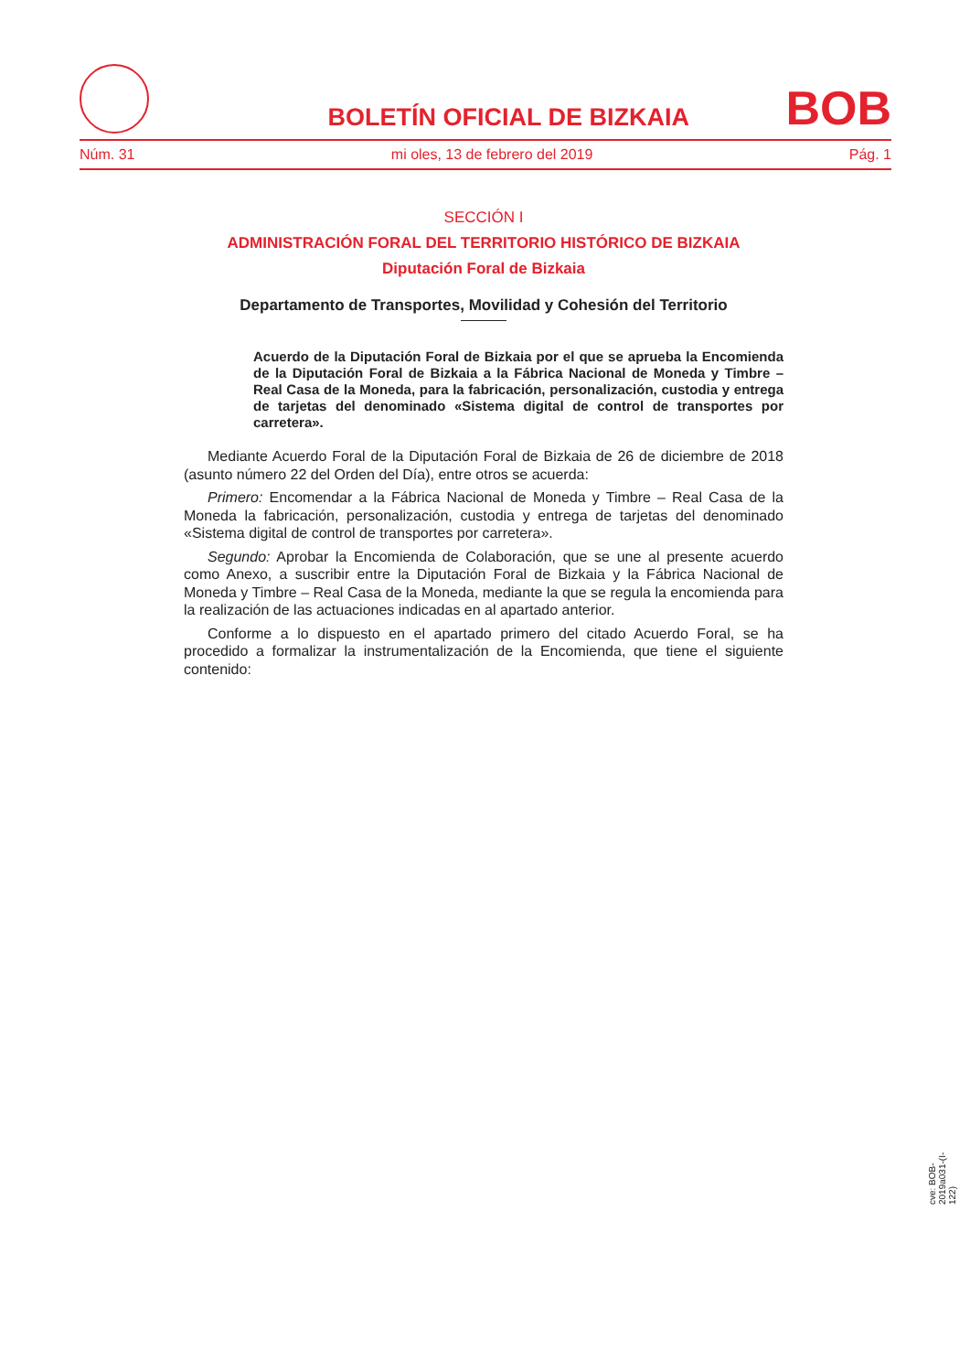BOLETÍN OFICIAL DE BIZKAIA
BOB
Núm. 31 mi oles, 13 de febrero del 2019 Pág. 1
SECCIÓN I
ADMINISTRACIÓN FORAL DEL TERRITORIO HISTÓRICO DE BIZKAIA
Diputación Foral de Bizkaia
Departamento de Transportes, Movilidad y Cohesión del Territorio
Acuerdo de la Diputación Foral de Bizkaia por el que se aprueba la Encomienda de la Diputación Foral de Bizkaia a la Fábrica Nacional de Moneda y Timbre – Real Casa de la Moneda, para la fabricación, personalización, custodia y entrega de tarjetas del denominado «Sistema digital de control de transportes por carretera».
Mediante Acuerdo Foral de la Diputación Foral de Bizkaia de 26 de diciembre de 2018 (asunto número 22 del Orden del Día), entre otros se acuerda:
Primero: Encomendar a la Fábrica Nacional de Moneda y Timbre – Real Casa de la Moneda la fabricación, personalización, custodia y entrega de tarjetas del denominado «Sistema digital de control de transportes por carretera».
Segundo: Aprobar la Encomienda de Colaboración, que se une al presente acuerdo como Anexo, a suscribir entre la Diputación Foral de Bizkaia y la Fábrica Nacional de Moneda y Timbre – Real Casa de la Moneda, mediante la que se regula la encomienda para la realización de las actuaciones indicadas en al apartado anterior.
Conforme a lo dispuesto en el apartado primero del citado Acuerdo Foral, se ha procedido a formalizar la instrumentalización de la Encomienda, que tiene el siguiente contenido:
cve: BOB-2019a031-(I-122)